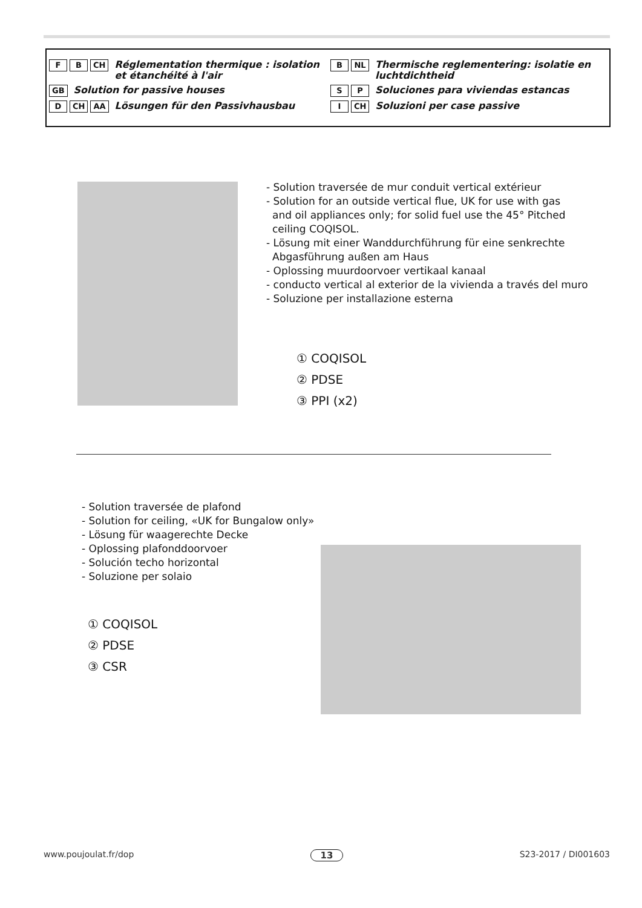F B CH Réglementation thermique : isolation et étanchéité à l'air
GB Solution for passive houses
D CH AA Lösungen für den Passivhausbau
B NL Thermische reglementering: isolatie en luchtdichtheid
S P Soluciones para viviendas estancas
I CH Soluzioni per case passive
- Solution traversée de mur conduit vertical extérieur
- Solution for an outside vertical flue, UK for use with gas
and oil appliances only; for solid fuel use the 45° Pitched
ceiling COQISOL.
- Lösung mit einer Wanddurchführung für eine senkrechte
Abgasführung außen am Haus
- Oplossing muurdoorvoer vertikaal kanaal
- conducto vertical al exterior de la vivienda a través del muro
- Soluzione per installazione esterna
① COQISOL
② PDSE
③ PPI (x2)
- Solution traversée de plafond
- Solution for ceiling, «UK for Bungalow only»
- Lösung für waagerechte Decke
- Oplossing plafonddoorvoer
- Solución techo horizontal
- Soluzione per solaio
① COQISOL
② PDSE
③ CSR
www.poujoulat.fr/dop 13 S23-2017 / DI001603